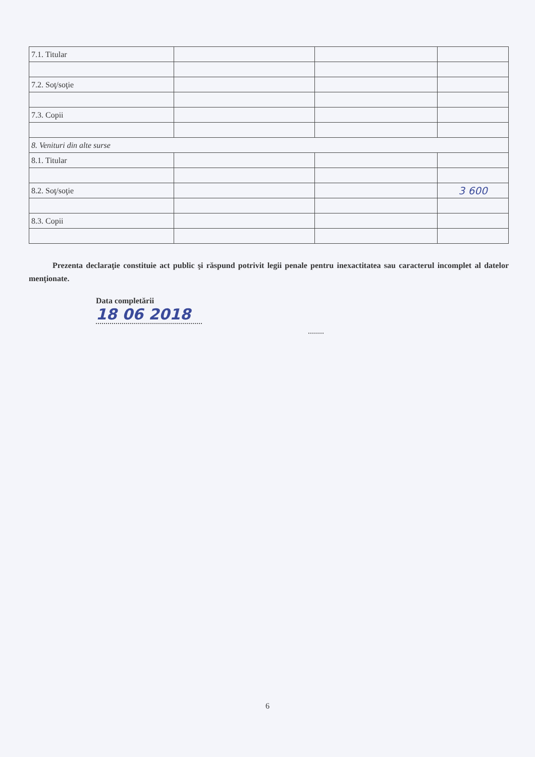| 7.1. Titular | | | |
| 7.2. Soţ/soţie | | | |
| 7.3. Copii | | | |
| 8. Venituri din alte surse | | | |
| 8.1. Titular | | | |
| 8.2. Soţ/soţie | | | 3 600 |
| 8.3. Copii | | | |
Prezenta declaraţie constituie act public şi răspund potrivit legii penale pentru inexactitatea sau caracterul incomplet al datelor menţionate.
Data completării
18 06 2018
........
6